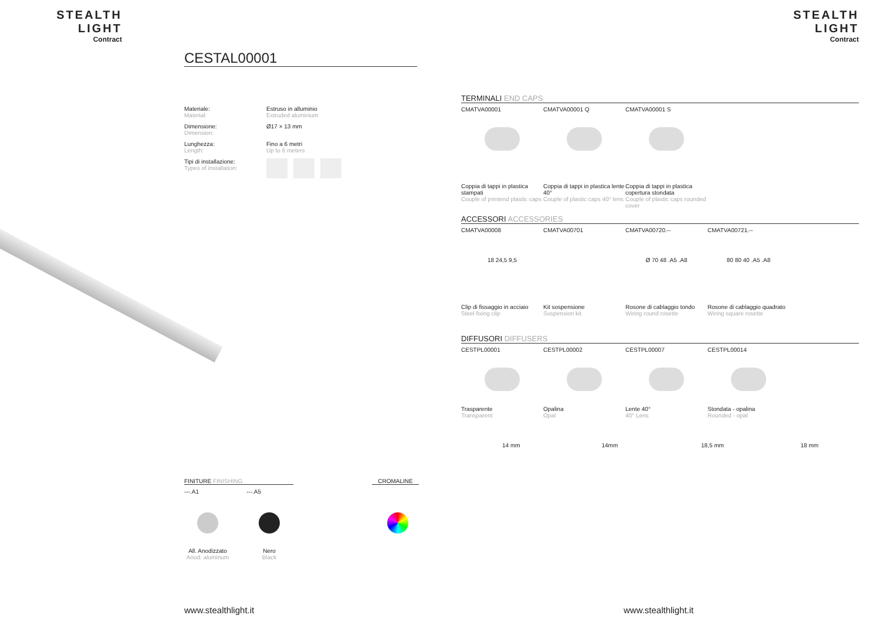STEALTH LIGHT
Contract
STEALTH LIGHT
Contract
CESTAL00001
| Materiale: Material: | Estruso in alluminio Extruded aluminium |
| Dimensione: Dimension: | Ø17 × 13 mm |
| Lunghezza: Length: | Fino a 6 metri Up to 6 meters |
| Tipi di installazione: Types of installation: | |
FINITURE FINISHING CROMALINE
---.A1 ---.A5
All. Anodizzato
Anod. aluminum
Nero
Black
www.stealthlight.it www.stealthlight.it
TERMINALI END CAPS
CMATVA00001 CMATVA00001 Q CMATVA00001 S
Coppia di tappi in plastica stampati
Couple of printend plastic caps
Coppia di tappi in plastica lente 40°
Couple of plastic caps 40° lens
Coppia di tappi in plastica copertura stondata
Couple of plastic caps rounded cover
ACCESSORI ACCESSORIES
CMATVA00008 CMATVA00701 CMATVA00720.-- CMATVA00721.--
18 24,5 9,5 Ø 70 48 .A5 .A8 80 80 40 .A5 .A8
Clip di fissaggio in acciaio
Steel fixing clip
Kit sospensione
Suspension kit
Rosone di cablaggio tondo
Wiring round rosette
Rosone di cablaggio quadrato
Wiring square rosette
DIFFUSORI DIFFUSERS
CESTPL00001 CESTPL00002 CESTPL00007 CESTPL00014
Trasparente
Transparent
Opalina
Opal
Lente 40°
40° Lens
Stondata - opalina
Rounded - opal
14 mm 14mm 18,5 mm 18 mm